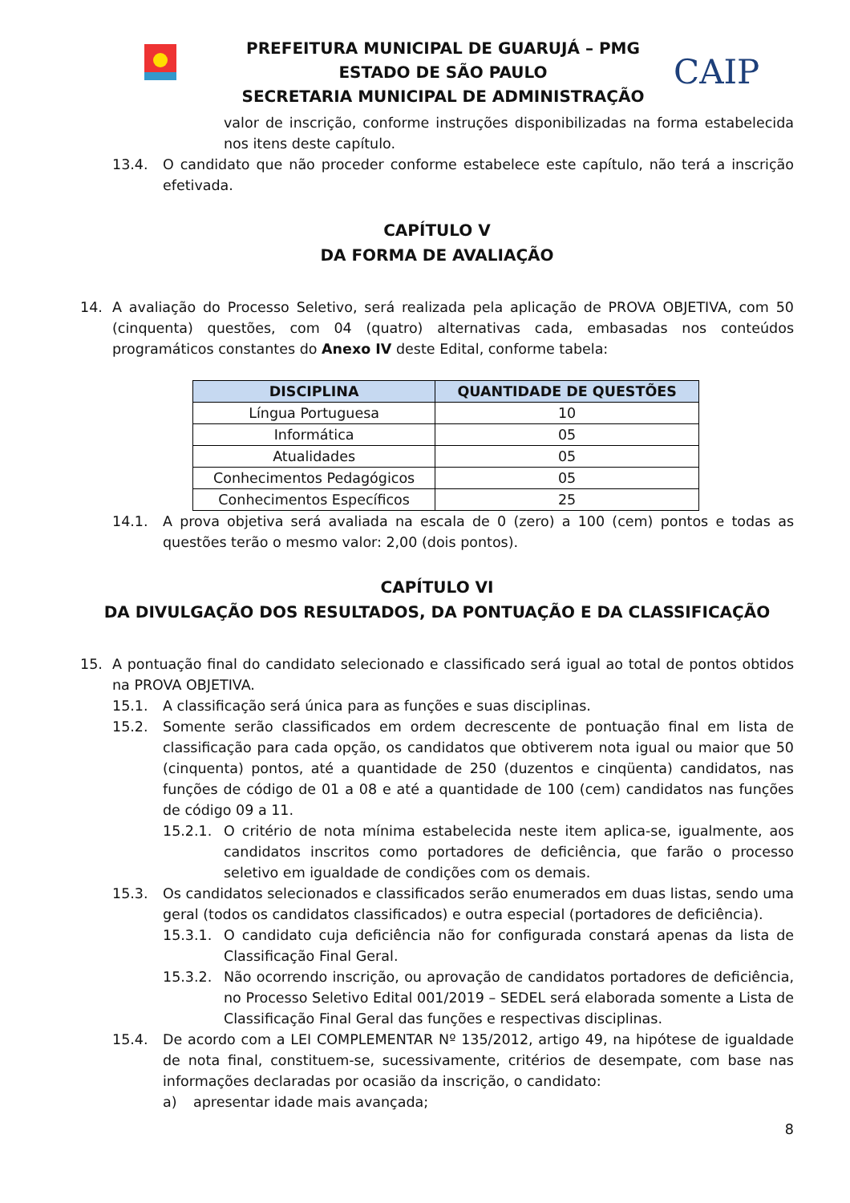PREFEITURA MUNICIPAL DE GUARUJÁ – PMG
ESTADO DE SÃO PAULO
SECRETARIA MUNICIPAL DE ADMINISTRAÇÃO
CAIP
valor de inscrição, conforme instruções disponibilizadas na forma estabelecida nos itens deste capítulo.
13.4. O candidato que não proceder conforme estabelece este capítulo, não terá a inscrição efetivada.
CAPÍTULO V
DA FORMA DE AVALIAÇÃO
14. A avaliação do Processo Seletivo, será realizada pela aplicação de PROVA OBJETIVA, com 50 (cinquenta) questões, com 04 (quatro) alternativas cada, embasadas nos conteúdos programáticos constantes do Anexo IV deste Edital, conforme tabela:
| DISCIPLINA | QUANTIDADE DE QUESTÕES |
| --- | --- |
| Língua Portuguesa | 10 |
| Informática | 05 |
| Atualidades | 05 |
| Conhecimentos Pedagógicos | 05 |
| Conhecimentos Específicos | 25 |
14.1. A prova objetiva será avaliada na escala de 0 (zero) a 100 (cem) pontos e todas as questões terão o mesmo valor: 2,00 (dois pontos).
CAPÍTULO VI
DA DIVULGAÇÃO DOS RESULTADOS, DA PONTUAÇÃO E DA CLASSIFICAÇÃO
15. A pontuação final do candidato selecionado e classificado será igual ao total de pontos obtidos na PROVA OBJETIVA.
15.1. A classificação será única para as funções e suas disciplinas.
15.2. Somente serão classificados em ordem decrescente de pontuação final em lista de classificação para cada opção, os candidatos que obtiverem nota igual ou maior que 50 (cinquenta) pontos, até a quantidade de 250 (duzentos e cinqüenta) candidatos, nas funções de código de 01 a 08 e até a quantidade de 100 (cem) candidatos nas funções de código 09 a 11.
15.2.1. O critério de nota mínima estabelecida neste item aplica-se, igualmente, aos candidatos inscritos como portadores de deficiência, que farão o processo seletivo em igualdade de condições com os demais.
15.3. Os candidatos selecionados e classificados serão enumerados em duas listas, sendo uma geral (todos os candidatos classificados) e outra especial (portadores de deficiência).
15.3.1. O candidato cuja deficiência não for configurada constará apenas da lista de Classificação Final Geral.
15.3.2. Não ocorrendo inscrição, ou aprovação de candidatos portadores de deficiência, no Processo Seletivo Edital 001/2019 – SEDEL será elaborada somente a Lista de Classificação Final Geral das funções e respectivas disciplinas.
15.4. De acordo com a LEI COMPLEMENTAR Nº 135/2012, artigo 49, na hipótese de igualdade de nota final, constituem-se, sucessivamente, critérios de desempate, com base nas informações declaradas por ocasião da inscrição, o candidato:
a) apresentar idade mais avançada;
8